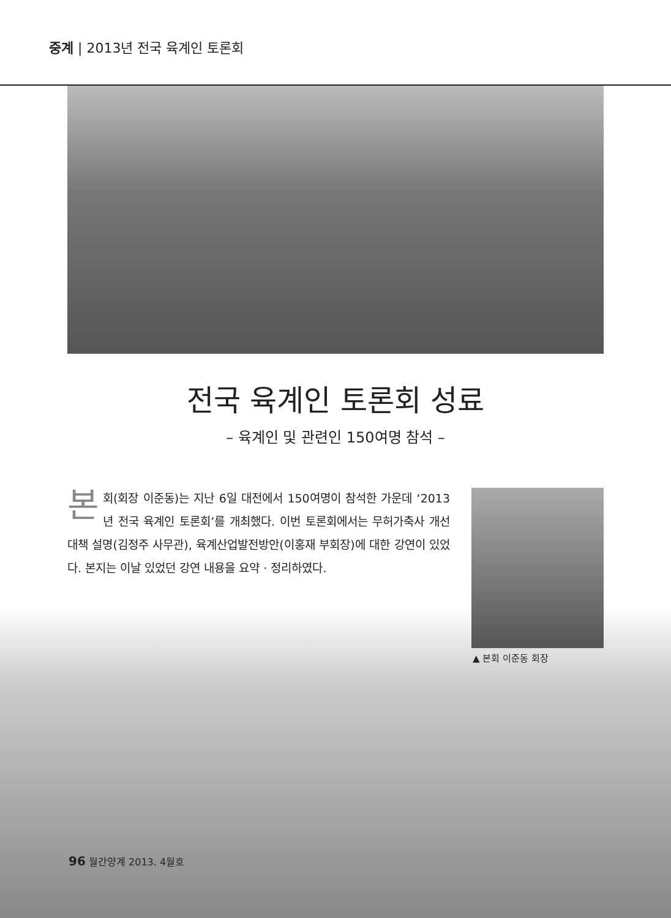중계 | 2013년 전국 육계인 토론회
전국 육계인 토론회 성료
– 육계인 및 관련인 150여명 참석 –
본회(회장 이준동)는 지난 6일 대전에서 150여명이 참석한 가운데 ‘2013년 전국 육계인 토론회’를 개최했다. 이번 토론회에서는 무허가축사 개선대책 설명(김정주 사무관), 육계산업발전방안(이홍재 부회장)에 대한 강연이 있었다. 본지는 이날 있었던 강연 내용을 요약 · 정리하였다.
▲ 본회 이준동 회장
96 월간양계 2013. 4월호